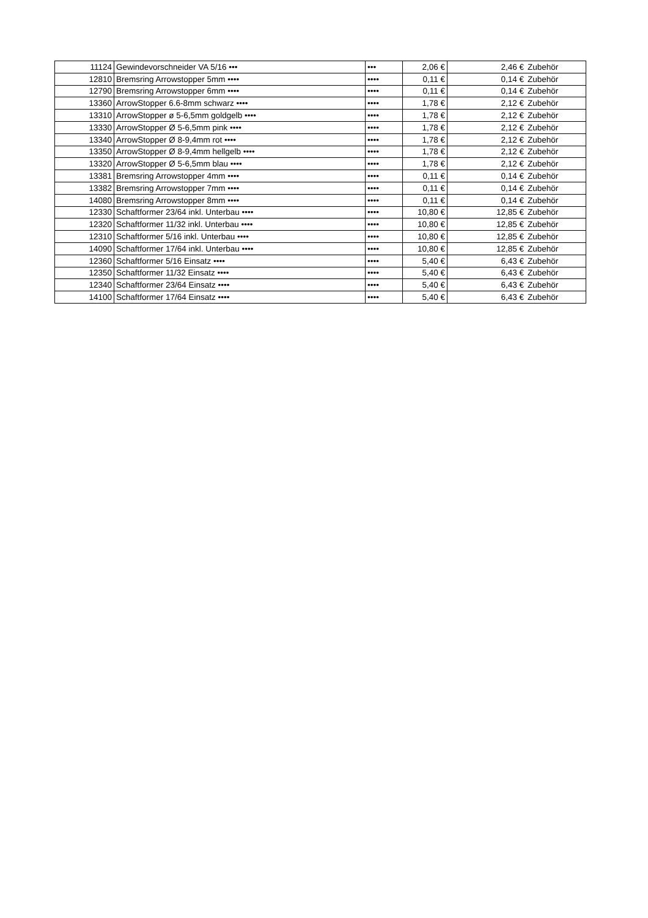| 11124 | Gewindevorschneider VA 5/16 ••• | ••• | 2,06 € | 2,46 € | Zubehör |
| 12810 | Bremsring Arrowstopper 5mm •••• | •••• | 0,11 € | 0,14 € | Zubehör |
| 12790 | Bremsring Arrowstopper 6mm •••• | •••• | 0,11 € | 0,14 € | Zubehör |
| 13360 | ArrowStopper 6.6-8mm schwarz •••• | •••• | 1,78 € | 2,12 € | Zubehör |
| 13310 | ArrowStopper ø 5-6,5mm goldgelb •••• | •••• | 1,78 € | 2,12 € | Zubehör |
| 13330 | ArrowStopper Ø 5-6,5mm pink •••• | •••• | 1,78 € | 2,12 € | Zubehör |
| 13340 | ArrowStopper Ø 8-9,4mm rot •••• | •••• | 1,78 € | 2,12 € | Zubehör |
| 13350 | ArrowStopper Ø 8-9,4mm hellgelb •••• | •••• | 1,78 € | 2,12 € | Zubehör |
| 13320 | ArrowStopper Ø 5-6,5mm blau •••• | •••• | 1,78 € | 2,12 € | Zubehör |
| 13381 | Bremsring Arrowstopper 4mm •••• | •••• | 0,11 € | 0,14 € | Zubehör |
| 13382 | Bremsring Arrowstopper 7mm •••• | •••• | 0,11 € | 0,14 € | Zubehör |
| 14080 | Bremsring Arrowstopper 8mm •••• | •••• | 0,11 € | 0,14 € | Zubehör |
| 12330 | Schaftformer 23/64 inkl. Unterbau •••• | •••• | 10,80 € | 12,85 € | Zubehör |
| 12320 | Schaftformer 11/32 inkl. Unterbau •••• | •••• | 10,80 € | 12,85 € | Zubehör |
| 12310 | Schaftformer 5/16 inkl. Unterbau •••• | •••• | 10,80 € | 12,85 € | Zubehör |
| 14090 | Schaftformer 17/64 inkl. Unterbau •••• | •••• | 10,80 € | 12,85 € | Zubehör |
| 12360 | Schaftformer 5/16 Einsatz •••• | •••• | 5,40 € | 6,43 € | Zubehör |
| 12350 | Schaftformer 11/32 Einsatz •••• | •••• | 5,40 € | 6,43 € | Zubehör |
| 12340 | Schaftformer 23/64 Einsatz •••• | •••• | 5,40 € | 6,43 € | Zubehör |
| 14100 | Schaftformer 17/64 Einsatz •••• | •••• | 5,40 € | 6,43 € | Zubehör |